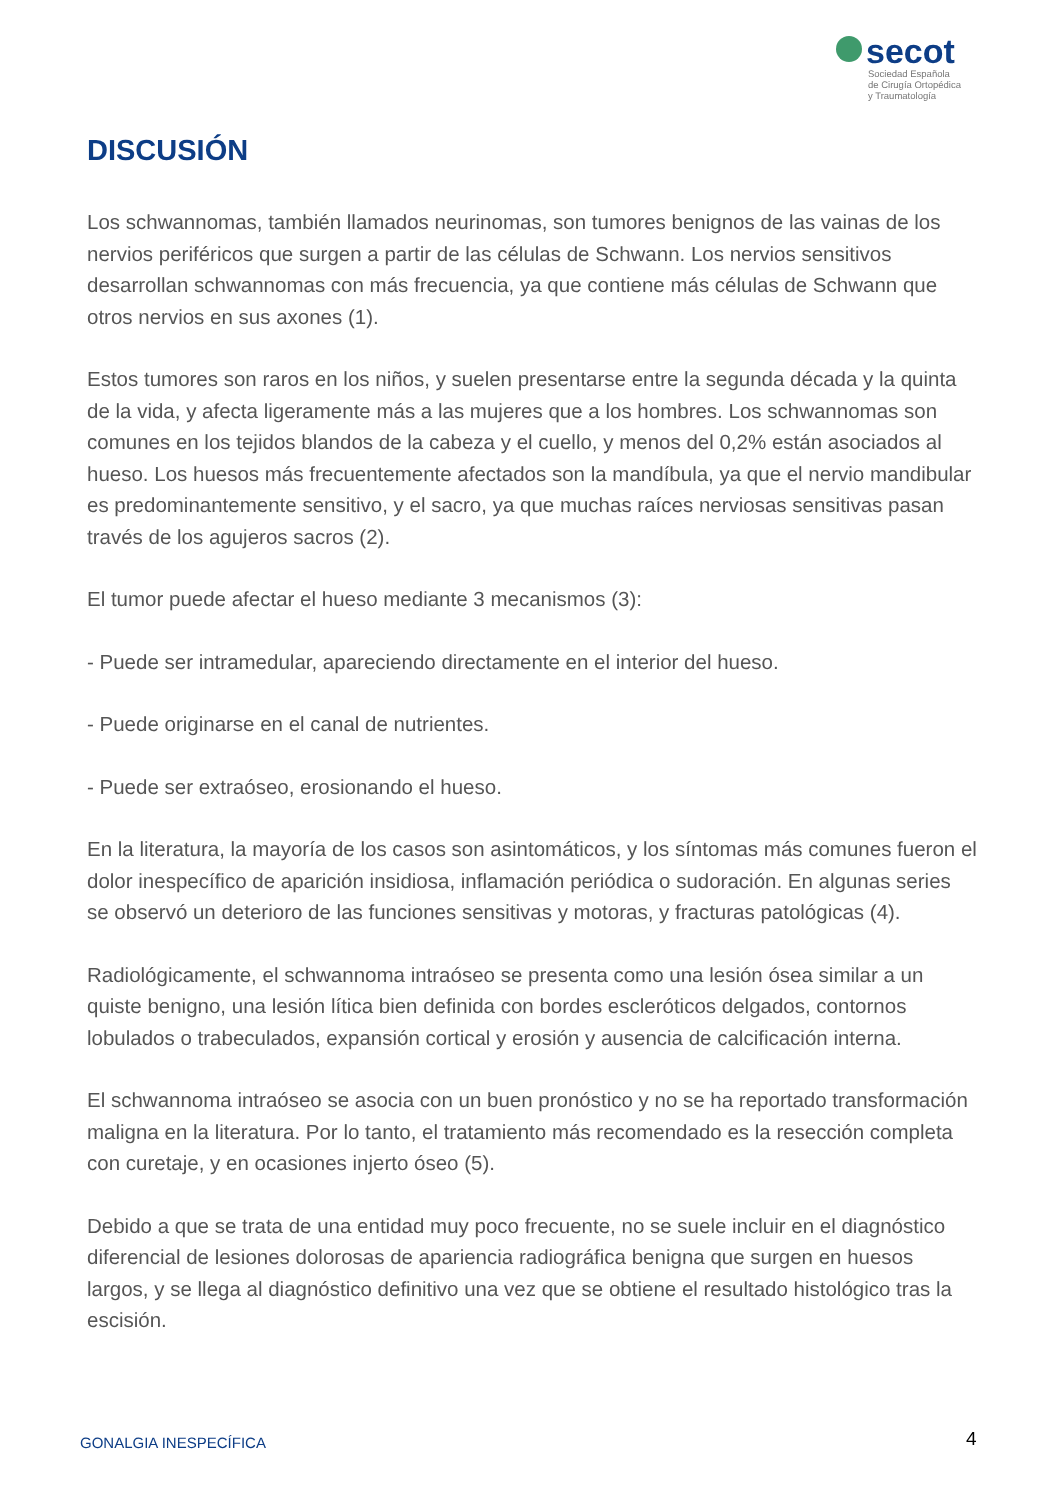secot
Sociedad Española
de Cirugía Ortopédica
y Traumatología
DISCUSIÓN
Los schwannomas, también llamados neurinomas, son tumores benignos de las vainas de los nervios periféricos que surgen a partir de las células de Schwann. Los nervios sensitivos desarrollan schwannomas con más frecuencia, ya que contiene más células de Schwann que otros nervios en sus axones (1).
Estos tumores son raros en los niños, y suelen presentarse entre la segunda década y la quinta de la vida, y afecta ligeramente más a las mujeres que a los hombres. Los schwannomas son comunes en los tejidos blandos de la cabeza y el cuello, y menos del 0,2% están asociados al hueso. Los huesos más frecuentemente afectados son la mandíbula, ya que el nervio mandibular es predominantemente sensitivo, y el sacro, ya que muchas raíces nerviosas sensitivas pasan través de los agujeros sacros (2).
El tumor puede afectar el hueso mediante 3 mecanismos (3):
- Puede ser intramedular, apareciendo directamente en el interior del hueso.
- Puede originarse en el canal de nutrientes.
- Puede ser extraóseo, erosionando el hueso.
En la literatura, la mayoría de los casos son asintomáticos, y los síntomas más comunes fueron el dolor inespecífico de aparición insidiosa, inflamación periódica o sudoración. En algunas series se observó un deterioro de las funciones sensitivas y motoras, y fracturas patológicas (4).
Radiológicamente, el schwannoma intraóseo se presenta como una lesión ósea similar a un quiste benigno, una lesión lítica bien definida con bordes escleróticos delgados, contornos lobulados o trabeculados, expansión cortical y erosión y ausencia de calcificación interna.
El schwannoma intraóseo se asocia con un buen pronóstico y no se ha reportado transformación maligna en la literatura. Por lo tanto, el tratamiento más recomendado es la resección completa con curetaje, y en ocasiones injerto óseo (5).
Debido a que se trata de una entidad muy poco frecuente, no se suele incluir en el diagnóstico diferencial de lesiones dolorosas de apariencia radiográfica benigna que surgen en huesos largos, y se llega al diagnóstico definitivo una vez que se obtiene el resultado histológico tras la escisión.
GONALGIA INESPECÍFICA 4